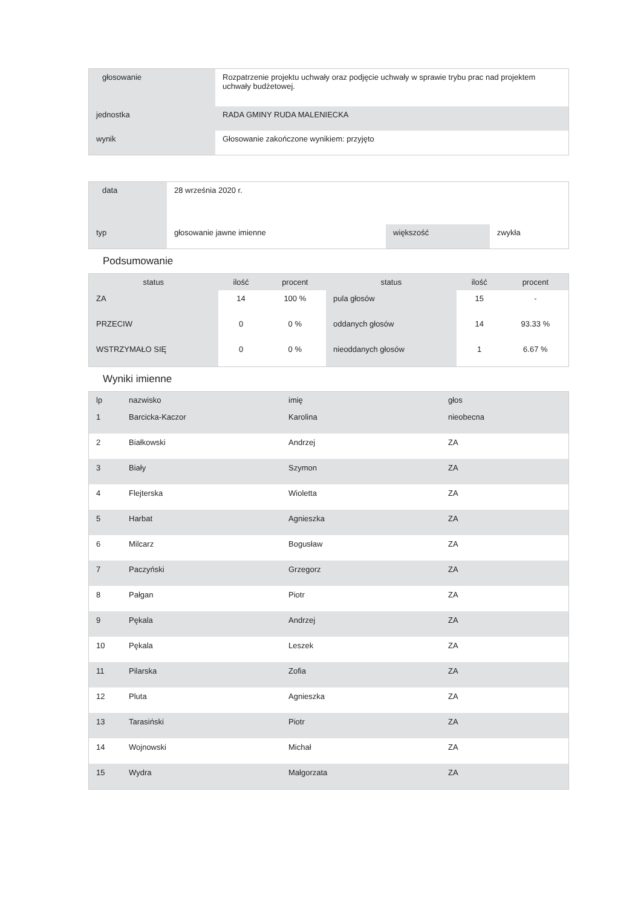| głosowanie | Rozpatrzenie projektu uchwały oraz podjęcie uchwały w sprawie trybu prac nad projektem uchwały budżetowej. |
| jednostka | RADA GMINY RUDA MALENIECKA |
| wynik | Głosowanie zakończone wynikiem: przyjęto |
| data | 28 września 2020 r. | | |
| typ | głosowanie jawne imienne | większość | zwykła |
Podsumowanie
| status | ilość | procent | status | ilość | procent |
| --- | --- | --- | --- | --- | --- |
| ZA | 14 | 100 % | pula głosów | 15 | - |
| PRZECIW | 0 | 0 % | oddanych głosów | 14 | 93.33 % |
| WSTRZYMAŁO SIĘ | 0 | 0 % | nieoddanych głosów | 1 | 6.67 % |
Wyniki imienne
| lp | nazwisko | imię | głos |
| --- | --- | --- | --- |
| 1 | Barcicka-Kaczor | Karolina | nieobecna |
| 2 | Białkowski | Andrzej | ZA |
| 3 | Biały | Szymon | ZA |
| 4 | Flejterska | Wioletta | ZA |
| 5 | Harbat | Agnieszka | ZA |
| 6 | Milcarz | Bogusław | ZA |
| 7 | Paczyński | Grzegorz | ZA |
| 8 | Pałgan | Piotr | ZA |
| 9 | Pękala | Andrzej | ZA |
| 10 | Pękala | Leszek | ZA |
| 11 | Pilarska | Zofia | ZA |
| 12 | Pluta | Agnieszka | ZA |
| 13 | Tarasiński | Piotr | ZA |
| 14 | Wojnowski | Michał | ZA |
| 15 | Wydra | Małgorzata | ZA |